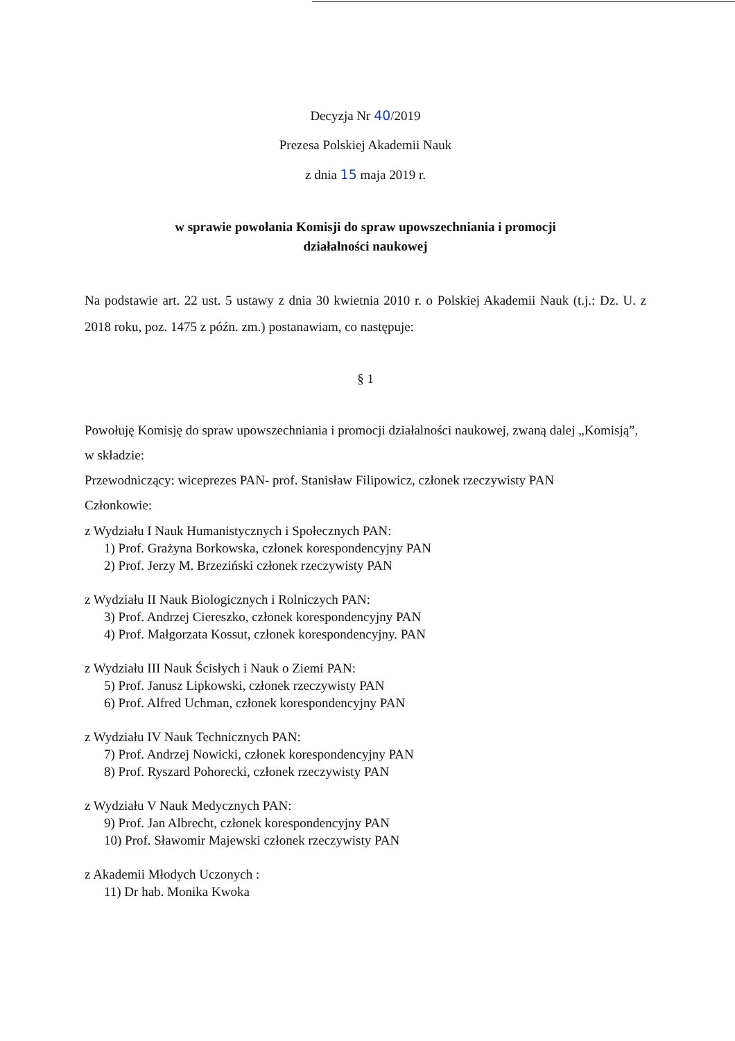Decyzja Nr 40/2019
Prezesa Polskiej Akademii Nauk
z dnia 15 maja 2019 r.
w sprawie powołania Komisji do spraw upowszechniania i promocji
działalności naukowej
Na podstawie art. 22 ust. 5 ustawy z dnia 30 kwietnia 2010 r. o Polskiej Akademii Nauk (t.j.: Dz. U. z 2018 roku, poz. 1475 z późn. zm.) postanawiam, co następuje:
§ 1
Powołuję Komisję do spraw upowszechniania i promocji działalności naukowej, zwaną dalej „Komisją”, w składzie:
Przewodniczący: wiceprezes PAN- prof. Stanisław Filipowicz, członek rzeczywisty PAN
Członkowie:
z Wydziału I Nauk Humanistycznych i Społecznych PAN:
1) Prof. Grażyna Borkowska, członek korespondencyjny PAN
2) Prof. Jerzy M. Brzeziński członek rzeczywisty PAN
z Wydziału II Nauk Biologicznych i Rolniczych PAN:
3) Prof. Andrzej Ciereszko, członek korespondencyjny PAN
4) Prof. Małgorzata Kossut, członek korespondencyjny. PAN
z Wydziału III Nauk Ścisłych i Nauk o Ziemi PAN:
5) Prof. Janusz Lipkowski, członek rzeczywisty PAN
6) Prof. Alfred Uchman, członek korespondencyjny PAN
z Wydziału IV Nauk Technicznych PAN:
7) Prof. Andrzej Nowicki, członek korespondencyjny PAN
8) Prof. Ryszard Pohorecki, członek rzeczywisty PAN
z Wydziału V Nauk Medycznych PAN:
9) Prof. Jan Albrecht, członek korespondencyjny PAN
10) Prof. Sławomir Majewski członek rzeczywisty PAN
z Akademii Młodych Uczonych :
11) Dr hab. Monika Kwoka